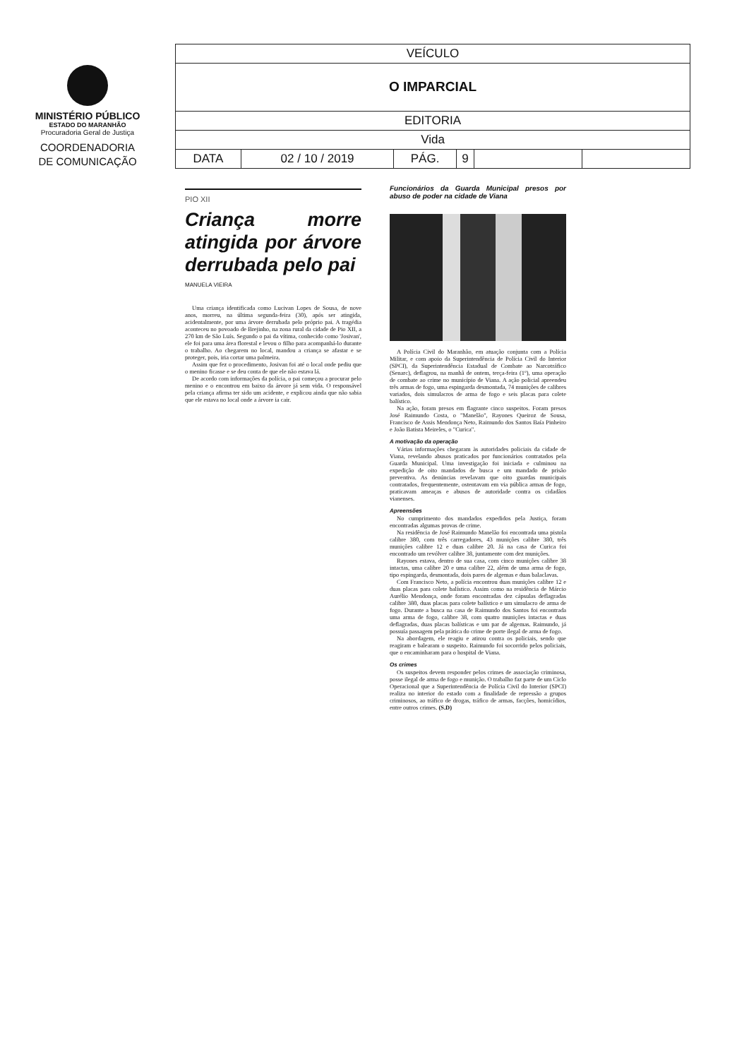MINISTÉRIO PÚBLICO
ESTADO DO MARANHÃO
Procuradoria Geral de Justiça
COORDENADORIA
DE COMUNICAÇÃO
| VEÍCULO | | | | | |
| O IMPARCIAL | | | | | |
| EDITORIA | | | | | |
| Vida | | | | | |
| DATA | 02 / 10 / 2019 | PÁG. | 9 | | |
PIO XII
Criança morre atingida por árvore derrubada pelo pai
MANUELA VIEIRA
Uma criança identificada como Lucivan Lopes de Sousa, de nove anos, morreu, na última segunda-feira (30), após ser atingida, acidentalmente, por uma árvore derrubada pelo próprio pai. A tragédia aconteceu no povoado de Brejinho, na zona rural da cidade de Pio XII, a 270 km de São Luís. Segundo o pai da vítima, conhecido como 'Josivan', ele foi para uma área florestal e levou o filho para acompanhá-lo durante o trabalho. Ao chegarem no local, mandou a criança se afastar e se proteger, pois, iria cortar uma palmeira.
Assim que fez o procedimento, Josivan foi até o local onde pediu que o menino ficasse e se deu conta de que ele não estava lá.
De acordo com informações da polícia, o pai começou a procurar pelo menino e o encontrou em baixo da árvore já sem vida. O responsável pela criança afirma ter sido um acidente, e explicou ainda que não sabia que ele estava no local onde a árvore ia cair.
Funcionários da Guarda Municipal presos por abuso de poder na cidade de Viana
A Polícia Civil do Maranhão, em atuação conjunta com a Polícia Militar, e com apoio da Superintendência de Polícia Civil do Interior (SPCI), da Superintendência Estadual de Combate ao Narcotráfico (Senarc), deflagrou, na manhã de ontem, terça-feira (1º), uma operação de combate ao crime no município de Viana. A ação policial apreendeu três armas de fogo, uma espingarda desmontada, 74 munições de calibres variados, dois simulacros de arma de fogo e seis placas para colete balístico.
Na ação, foram presos em flagrante cinco suspeitos. Foram presos José Raimundo Costa, o "Manelão", Rayones Queiroz de Sousa, Francisco de Assis Mendonça Neto, Raimundo dos Santos Baía Pinheiro e João Batista Meireles, o "Curica".
A motivação da operação
Várias informações chegaram às autoridades policiais da cidade de Viana, revelando abusos praticados por funcionários contratados pela Guarda Municipal. Uma investigação foi iniciada e culminou na expedição de oito mandados de busca e um mandado de prisão preventiva. As denúncias revelavam que oito guardas municipais contratados, frequentemente, ostentavam em via pública armas de fogo, praticavam ameaças e abusos de autoridade contra os cidadãos vianenses.
Apreensões
No cumprimento dos mandados expedidos pela Justiça, foram encontradas algumas provas de crime.
Na residência de José Raimundo Manelão foi encontrada uma pistola calibre 380, com três carregadores, 43 munições calibre 380, três munições calibre 12 e duas calibre 20. Já na casa de Curica foi encontrado um revólver calibre 38, juntamente com dez munições.
Rayones estava, dentro de sua casa, com cinco munições calibre 38 intactas, uma calibre 20 e uma calibre 22, além de uma arma de fogo, tipo espingarda, desmontada, dois pares de algemas e duas balaclavas.
Com Francisco Neto, a polícia encontrou duas munições calibre 12 e duas placas para colete balístico. Assim como na residência de Márcio Aurélio Mendonça, onde foram encontradas dez cápsulas deflagradas calibre 380, duas placas para colete balístico e um simulacro de arma de fogo. Durante a busca na casa de Raimundo dos Santos foi encontrada uma arma de fogo, calibre 38, com quatro munições intactas e duas deflagradas, duas placas balísticas e um par de algemas. Raimundo, já possuía passagem pela prática do crime de porte ilegal de arma de fogo.
Na abordagem, ele reagiu e atirou contra os policiais, sendo que reagiram e balearam o suspeito. Raimundo foi socorrido pelos policiais, que o encaminharam para o hospital de Viana.
Os crimes
Os suspeitos devem responder pelos crimes de associação criminosa, posse ilegal de arma de fogo e munição. O trabalho faz parte de um Ciclo Operacional que a Superintendência de Polícia Civil do Interior (SPCI) realiza no interior do estado com a finalidade de repressão a grupos criminosos, ao tráfico de drogas, tráfico de armas, facções, homicídios, entre outros crimes. (S.D)